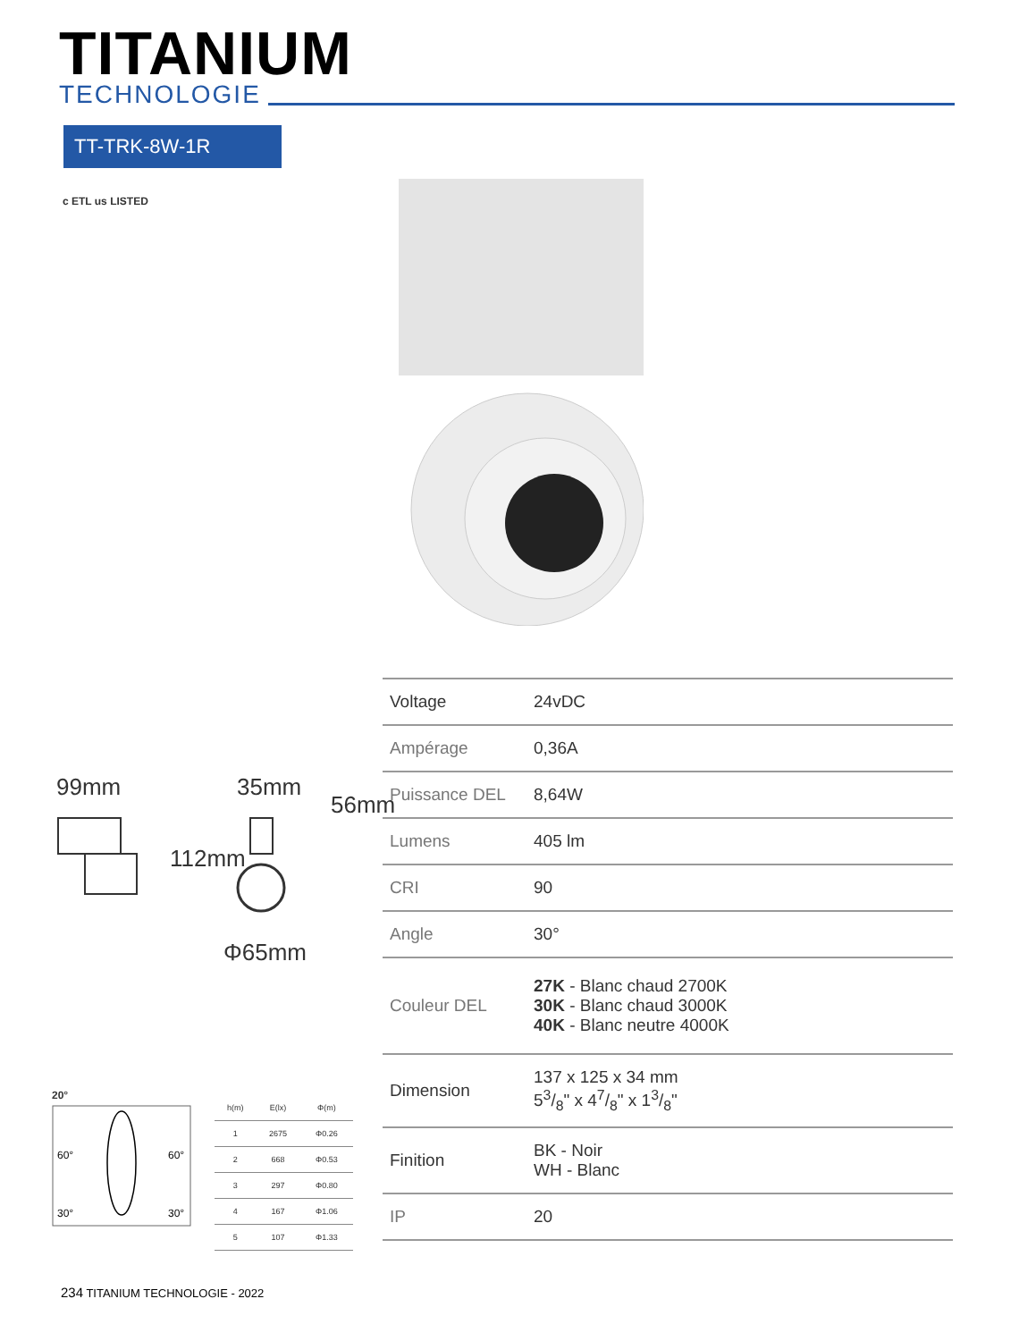TITANIUM
TECHNOLOGIE
TT-TRK-8W-1R
c ETL us LISTED
99mm 35mm
56mm
112mm
Φ65mm
20°
60°
60°
30°
30°
| h(m) | E(lx) | Φ(m) |
| --- | --- | --- |
| 1 | 2675 | Φ0.26 |
| 2 | 668 | Φ0.53 |
| 3 | 297 | Φ0.80 |
| 4 | 167 | Φ1.06 |
| 5 | 107 | Φ1.33 |
| Voltage | 24vDC |
| Ampérage | 0,36A |
| Puissance DEL | 8,64W |
| Lumens | 405 lm |
| CRI | 90 |
| Angle | 30° |
| Couleur DEL | 27K - Blanc chaud 2700K 30K - Blanc chaud 3000K 40K - Blanc neutre 4000K |
| Dimension | 137 x 125 x 34 mm 53/8" x 47/8" x 13/8" |
| Finition | BK - Noir WH - Blanc |
| IP | 20 |
234 TITANIUM TECHNOLOGIE - 2022